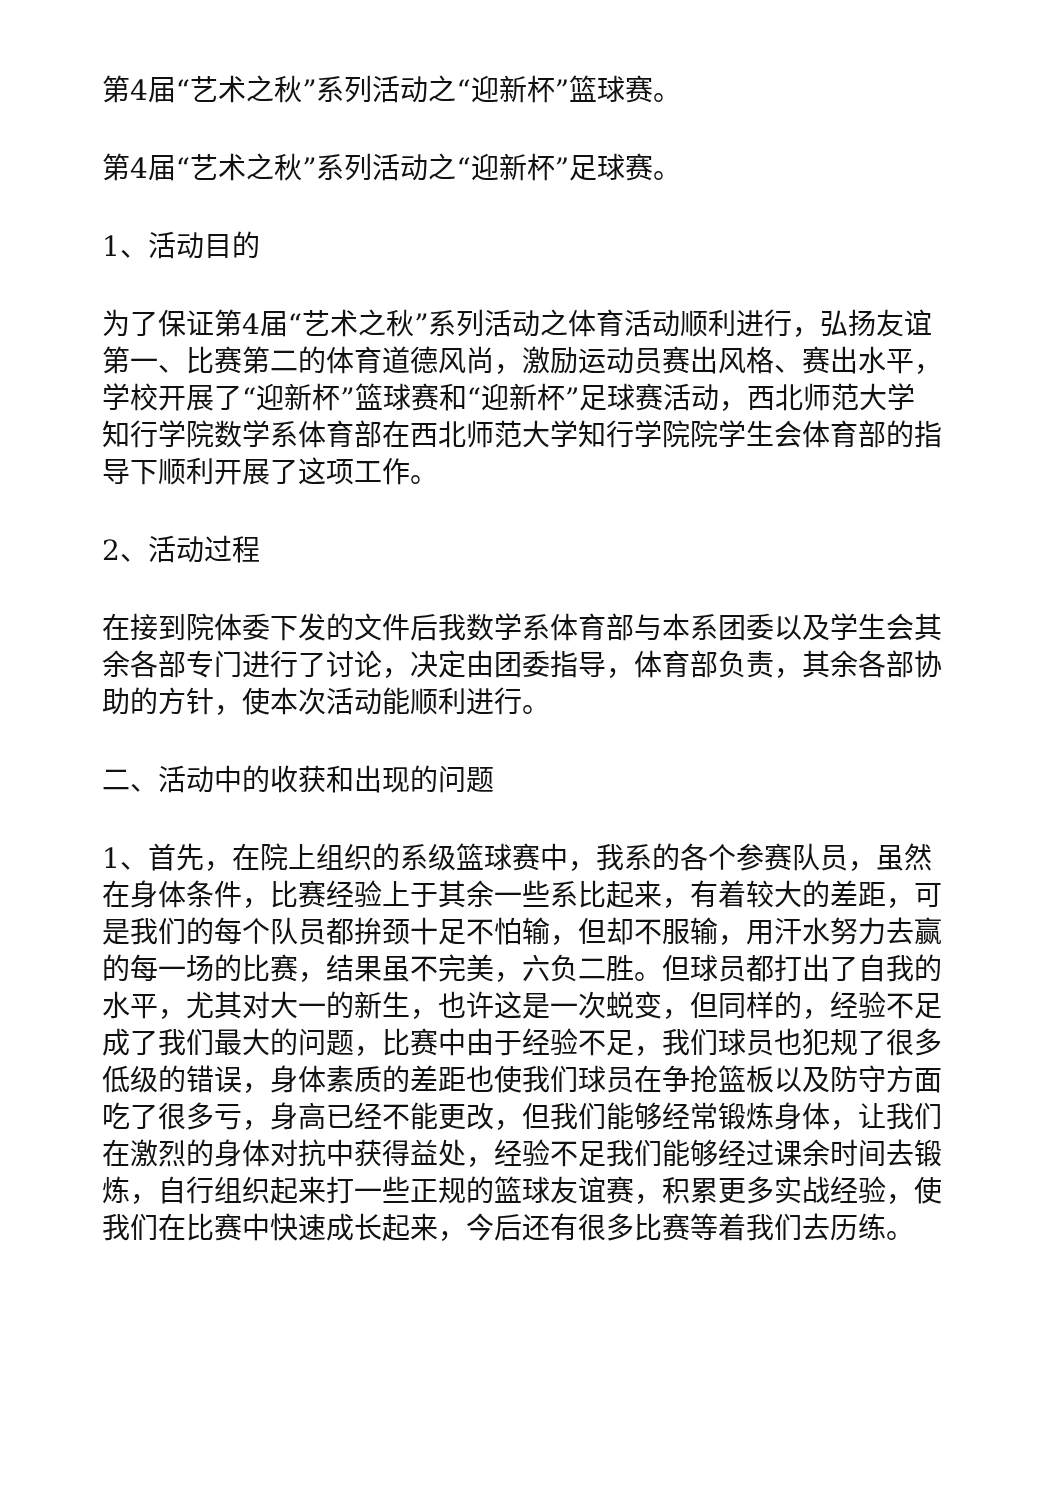第4届“艺术之秋”系列活动之“迎新杯”篮球赛。
第4届“艺术之秋”系列活动之“迎新杯”足球赛。
1、活动目的
为了保证第4届“艺术之秋”系列活动之体育活动顺利进行，弘扬友谊第一、比赛第二的体育道德风尚，激励运动员赛出风格、赛出水平，学校开展了“迎新杯”篮球赛和“迎新杯”足球赛活动，西北师范大学知行学院数学系体育部在西北师范大学知行学院院学生会体育部的指导下顺利开展了这项工作。
2、活动过程
在接到院体委下发的文件后我数学系体育部与本系团委以及学生会其余各部专门进行了讨论，决定由团委指导，体育部负责，其余各部协助的方针，使本次活动能顺利进行。
二、活动中的收获和出现的问题
1、首先，在院上组织的系级篮球赛中，我系的各个参赛队员，虽然在身体条件，比赛经验上于其余一些系比起来，有着较大的差距，可是我们的每个队员都拚颈十足不怕输，但却不服输，用汗水努力去赢的每一场的比赛，结果虽不完美，六负二胜。但球员都打出了自我的水平，尤其对大一的新生，也许这是一次蜕变，但同样的，经验不足成了我们最大的问题，比赛中由于经验不足，我们球员也犯规了很多低级的错误，身体素质的差距也使我们球员在争抢篮板以及防守方面吃了很多亏，身高已经不能更改，但我们能够经常锻炼身体，让我们在激烈的身体对抗中获得益处，经验不足我们能够经过课余时间去锻炼，自行组织起来打一些正规的篮球友谊赛，积累更多实战经验，使我们在比赛中快速成长起来，今后还有很多比赛等着我们去历练。